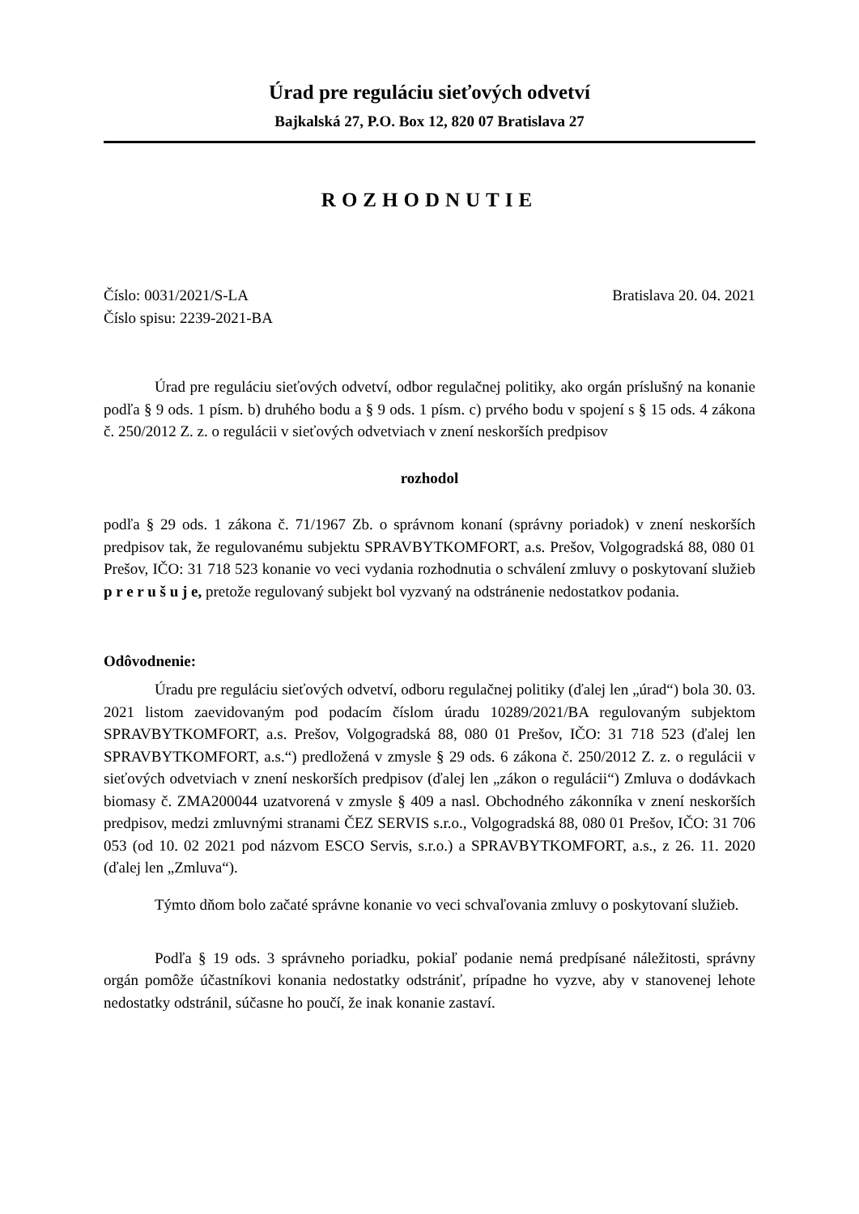Úrad pre reguláciu sieťových odvetví
Bajkalská 27, P.O. Box 12, 820 07 Bratislava 27
ROZHODNUTIE
Číslo: 0031/2021/S-LA
Číslo spisu: 2239-2021-BA
Bratislava 20. 04. 2021
Úrad pre reguláciu sieťových odvetví, odbor regulačnej politiky, ako orgán príslušný na konanie podľa § 9 ods. 1 písm. b) druhého bodu a § 9 ods. 1 písm. c) prvého bodu v spojení s § 15 ods. 4 zákona č. 250/2012 Z. z. o regulácii v sieťových odvetviach v znení neskorších predpisov
rozhodol
podľa § 29 ods. 1 zákona č. 71/1967 Zb. o správnom konaní (správny poriadok) v znení neskorších predpisov tak, že regulovanému subjektu SPRAVBYTKOMFORT, a.s. Prešov, Volgogradská 88, 080 01 Prešov, IČO: 31 718 523 konanie vo veci vydania rozhodnutia o schválení zmluvy o poskytovaní služieb p r e r u š u j e, pretože regulovaný subjekt bol vyzvaný na odstránenie nedostatkov podania.
Odôvodnenie:
Úradu pre reguláciu sieťových odvetví, odboru regulačnej politiky (ďalej len „úrad“) bola 30. 03. 2021 listom zaevidovaným pod podacím číslom úradu 10289/2021/BA regulovaným subjektom SPRAVBYTKOMFORT, a.s. Prešov, Volgogradská 88, 080 01 Prešov, IČO: 31 718 523 (ďalej len SPRAVBYTKOMFORT, a.s.“) predložená v zmysle § 29 ods. 6 zákona č. 250/2012 Z. z. o regulácii v sieťových odvetviach v znení neskorších predpisov (ďalej len „zákon o regulácii“) Zmluva o dodávkach biomasy č. ZMA200044 uzatvorená v zmysle § 409 a nasl. Obchodného zákonníka v znení neskorších predpisov, medzi zmluvnými stranami ČEZ SERVIS s.r.o., Volgogradská 88, 080 01 Prešov, IČO: 31 706 053 (od 10. 02 2021 pod názvom ESCO Servis, s.r.o.) a SPRAVBYTKOMFORT, a.s., z 26. 11. 2020 (ďalej len „Zmluva“).
Týmto dňom bolo začaté správne konanie vo veci schvaľovania zmluvy o poskytovaní služieb.
Podľa § 19 ods. 3 správneho poriadku, pokiaľ podanie nemá predpísané náležitosti, správny orgán pomôže účastníkovi konania nedostatky odstrániť, prípadne ho vyzve, aby v stanovenej lehote nedostatky odstránil, súčasne ho poučí, že inak konanie zastaví.